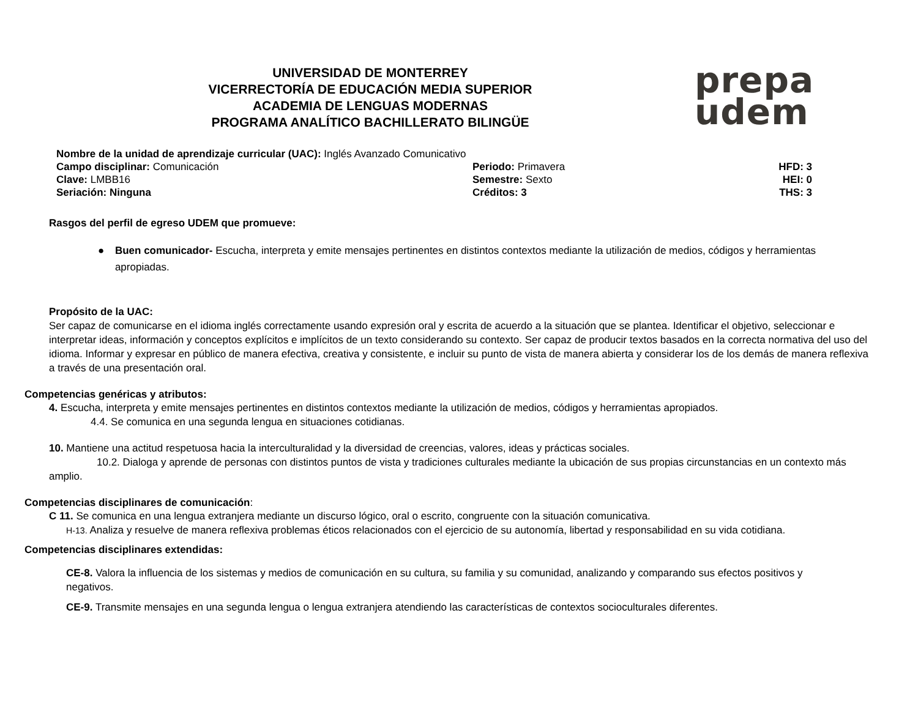UNIVERSIDAD DE MONTERREY
VICERRECTORÍA DE EDUCACIÓN MEDIA SUPERIOR
ACADEMIA DE LENGUAS MODERNAS
PROGRAMA ANALÍTICO BACHILLERATO BILINGÜE
prepa
udem
Nombre de la unidad de aprendizaje curricular (UAC): Inglés Avanzado Comunicativo
Campo disciplinar: Comunicación Periodo: Primavera HFD: 3
Clave: LMBB16 Semestre: Sexto HEI: 0
Seriación: Ninguna Créditos: 3 THS: 3
Rasgos del perfil de egreso UDEM que promueve:
● Buen comunicador- Escucha, interpreta y emite mensajes pertinentes en distintos contextos mediante la utilización de medios, códigos y herramientas apropiadas.
Propósito de la UAC:
Ser capaz de comunicarse en el idioma inglés correctamente usando expresión oral y escrita de acuerdo a la situación que se plantea. Identificar el objetivo, seleccionar e interpretar ideas, información y conceptos explícitos e implícitos de un texto considerando su contexto. Ser capaz de producir textos basados en la correcta normativa del uso del idioma. Informar y expresar en público de manera efectiva, creativa y consistente, e incluir su punto de vista de manera abierta y considerar los de los demás de manera reflexiva a través de una presentación oral.
Competencias genéricas y atributos:
4. Escucha, interpreta y emite mensajes pertinentes en distintos contextos mediante la utilización de medios, códigos y herramientas apropiados.
4.4. Se comunica en una segunda lengua en situaciones cotidianas.
10. Mantiene una actitud respetuosa hacia la interculturalidad y la diversidad de creencias, valores, ideas y prácticas sociales.
10.2. Dialoga y aprende de personas con distintos puntos de vista y tradiciones culturales mediante la ubicación de sus propias circunstancias en un contexto más amplio.
Competencias disciplinares de comunicación:
C 11. Se comunica en una lengua extranjera mediante un discurso lógico, oral o escrito, congruente con la situación comunicativa.
H-13. Analiza y resuelve de manera reflexiva problemas éticos relacionados con el ejercicio de su autonomía, libertad y responsabilidad en su vida cotidiana.
Competencias disciplinares extendidas:
CE-8. Valora la influencia de los sistemas y medios de comunicación en su cultura, su familia y su comunidad, analizando y comparando sus efectos positivos y negativos.
CE-9. Transmite mensajes en una segunda lengua o lengua extranjera atendiendo las características de contextos socioculturales diferentes.